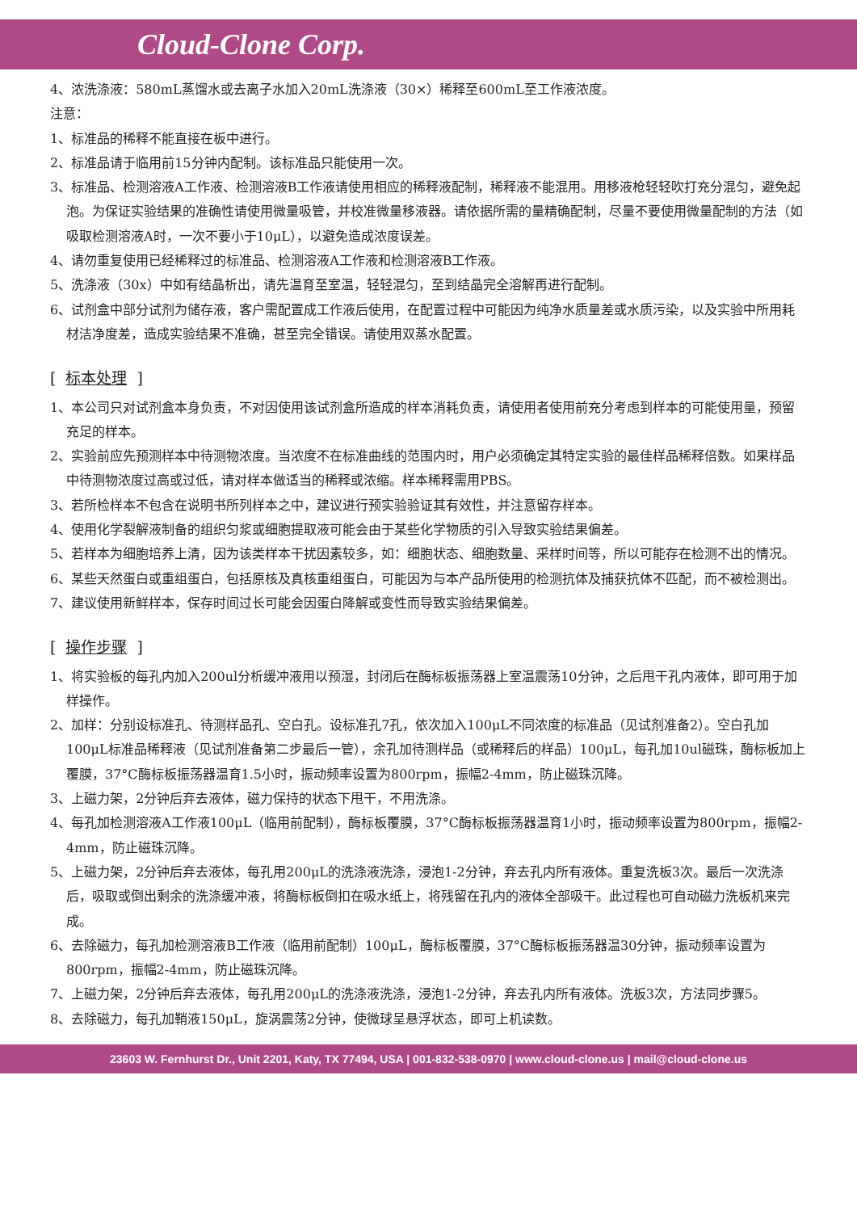Cloud-Clone Corp.
4、浓洗涤液：580mL蒸馏水或去离子水加入20mL洗涤液（30×）稀释至600mL至工作液浓度。
注意：
1、标准品的稀释不能直接在板中进行。
2、标准品请于临用前15分钟内配制。该标准品只能使用一次。
3、标准品、检测溶液A工作液、检测溶液B工作液请使用相应的稀释液配制，稀释液不能混用。用移液枪轻轻吹打充分混匀，避免起泡。为保证实验结果的准确性请使用微量吸管，并校准微量移液器。请依据所需的量精确配制，尽量不要使用微量配制的方法（如吸取检测溶液A时，一次不要小于10μL），以避免造成浓度误差。
4、请勿重复使用已经稀释过的标准品、检测溶液A工作液和检测溶液B工作液。
5、洗涤液（30x）中如有结晶析出，请先温育至室温，轻轻混匀，至到结晶完全溶解再进行配制。
6、试剂盒中部分试剂为储存液，客户需配置成工作液后使用，在配置过程中可能因为纯净水质量差或水质污染，以及实验中所用耗材洁净度差，造成实验结果不准确，甚至完全错误。请使用双蒸水配置。
[标本处理]
1、本公司只对试剂盒本身负责，不对因使用该试剂盒所造成的样本消耗负责，请使用者使用前充分考虑到样本的可能使用量，预留充足的样本。
2、实验前应先预测样本中待测物浓度。当浓度不在标准曲线的范围内时，用户必须确定其特定实验的最佳样品稀释倍数。如果样品中待测物浓度过高或过低，请对样本做适当的稀释或浓缩。样本稀释需用PBS。
3、若所检样本不包含在说明书所列样本之中，建议进行预实验验证其有效性，并注意留存样本。
4、使用化学裂解液制备的组织匀浆或细胞提取液可能会由于某些化学物质的引入导致实验结果偏差。
5、若样本为细胞培养上清，因为该类样本干扰因素较多，如：细胞状态、细胞数量、采样时间等，所以可能存在检测不出的情况。
6、某些天然蛋白或重组蛋白，包括原核及真核重组蛋白，可能因为与本产品所使用的检测抗体及捕获抗体不匹配，而不被检测出。
7、建议使用新鲜样本，保存时间过长可能会因蛋白降解或变性而导致实验结果偏差。
[操作步骤]
1、将实验板的每孔内加入200ul分析缓冲液用以预湿，封闭后在酶标板振荡器上室温震荡10分钟，之后甩干孔内液体，即可用于加样操作。
2、加样：分别设标准孔、待测样品孔、空白孔。设标准孔7孔，依次加入100μL不同浓度的标准品（见试剂准备2）。空白孔加100μL标准品稀释液（见试剂准备第二步最后一管），余孔加待测样品（或稀释后的样品）100μL，每孔加10ul磁珠，酶标板加上覆膜，37°C酶标板振荡器温育1.5小时，振动频率设置为800rpm，振幅2-4mm，防止磁珠沉降。
3、上磁力架，2分钟后弃去液体，磁力保持的状态下甩干，不用洗涤。
4、每孔加检测溶液A工作液100μL（临用前配制），酶标板覆膜，37°C酶标板振荡器温育1小时，振动频率设置为800rpm，振幅2-4mm，防止磁珠沉降。
5、上磁力架，2分钟后弃去液体，每孔用200μL的洗涤液洗涤，浸泡1-2分钟，弃去孔内所有液体。重复洗板3次。最后一次洗涤后，吸取或倒出剩余的洗涤缓冲液，将酶标板倒扣在吸水纸上，将残留在孔内的液体全部吸干。此过程也可自动磁力洗板机来完成。
6、去除磁力，每孔加检测溶液B工作液（临用前配制）100μL，酶标板覆膜，37°C酶标板振荡器温30分钟，振动频率设置为800rpm，振幅2-4mm，防止磁珠沉降。
7、上磁力架，2分钟后弃去液体，每孔用200μL的洗涤液洗涤，浸泡1-2分钟，弃去孔内所有液体。洗板3次，方法同步骤5。
8、去除磁力，每孔加鞘液150μL，旋涡震荡2分钟，使微球呈悬浮状态，即可上机读数。
23603 W. Fernhurst Dr., Unit 2201, Katy, TX 77494, USA | 001-832-538-0970 | www.cloud-clone.us | mail@cloud-clone.us